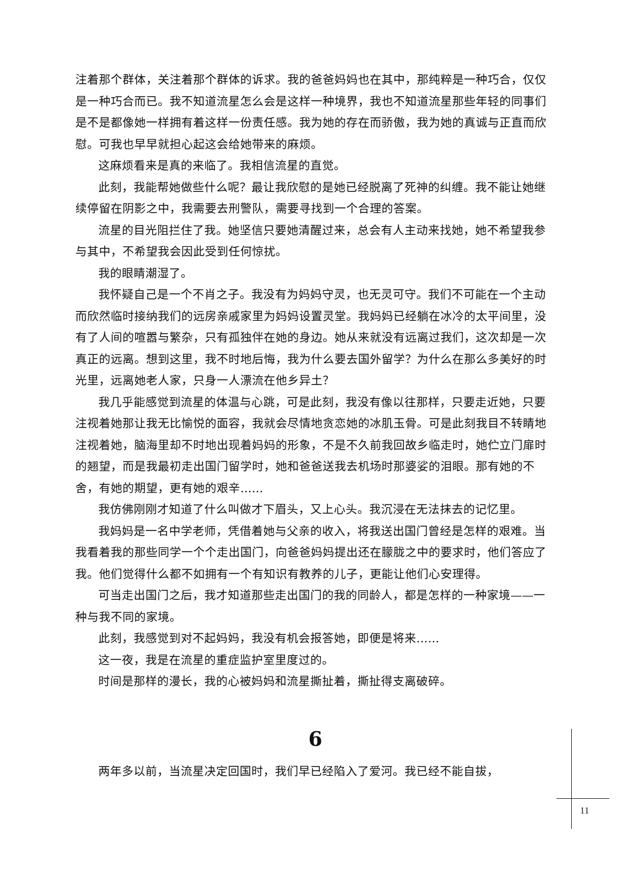注着那个群体，关注着那个群体的诉求。我的爸爸妈妈也在其中，那纯粹是一种巧合，仅仅是一种巧合而已。我不知道流星怎么会是这样一种境界，我也不知道流星那些年轻的同事们是不是都像她一样拥有着这样一份责任感。我为她的存在而骄傲，我为她的真诚与正直而欣慰。可我也早早就担心起这会给她带来的麻烦。
这麻烦看来是真的来临了。我相信流星的直觉。
此刻，我能帮她做些什么呢？最让我欣慰的是她已经脱离了死神的纠缠。我不能让她继续停留在阴影之中，我需要去刑警队，需要寻找到一个合理的答案。
流星的目光阻拦住了我。她坚信只要她清醒过来，总会有人主动来找她，她不希望我参与其中，不希望我会因此受到任何惊扰。
我的眼睛潮湿了。
我怀疑自己是一个不肖之子。我没有为妈妈守灵，也无灵可守。我们不可能在一个主动而欣然临时接纳我们的远房亲戚家里为妈妈设置灵堂。我妈妈已经躺在冰冷的太平间里，没有了人间的喧嚣与繁杂，只有孤独伴在她的身边。她从来就没有远离过我们，这次却是一次真正的远离。想到这里，我不时地后悔，我为什么要去国外留学？为什么在那么多美好的时光里，远离她老人家，只身一人漂流在他乡异土？
我几乎能感觉到流星的体温与心跳，可是此刻，我没有像以往那样，只要走近她，只要注视着她那让我无比愉悦的面容，我就会尽情地贪恋她的冰肌玉骨。可是此刻我目不转睛地注视着她，脑海里却不时地出现着妈妈的形象，不是不久前我回故乡临走时，她伫立门扉时的翘望，而是我最初走出国门留学时，她和爸爸送我去机场时那婆娑的泪眼。那有她的不舍，有她的期望，更有她的艰辛……
我仿佛刚刚才知道了什么叫做才下眉头，又上心头。我沉浸在无法抹去的记忆里。
我妈妈是一名中学老师，凭借着她与父亲的收入，将我送出国门曾经是怎样的艰难。当我看着我的那些同学一个个走出国门，向爸爸妈妈提出还在朦胧之中的要求时，他们答应了我。他们觉得什么都不如拥有一个有知识有教养的儿子，更能让他们心安理得。
可当走出国门之后，我才知道那些走出国门的我的同龄人，都是怎样的一种家境——一种与我不同的家境。
此刻，我感觉到对不起妈妈，我没有机会报答她，即便是将来……
这一夜，我是在流星的重症监护室里度过的。
时间是那样的漫长，我的心被妈妈和流星撕扯着，撕扯得支离破碎。
6
两年多以前，当流星决定回国时，我们早已经陷入了爱河。我已经不能自拔，
11